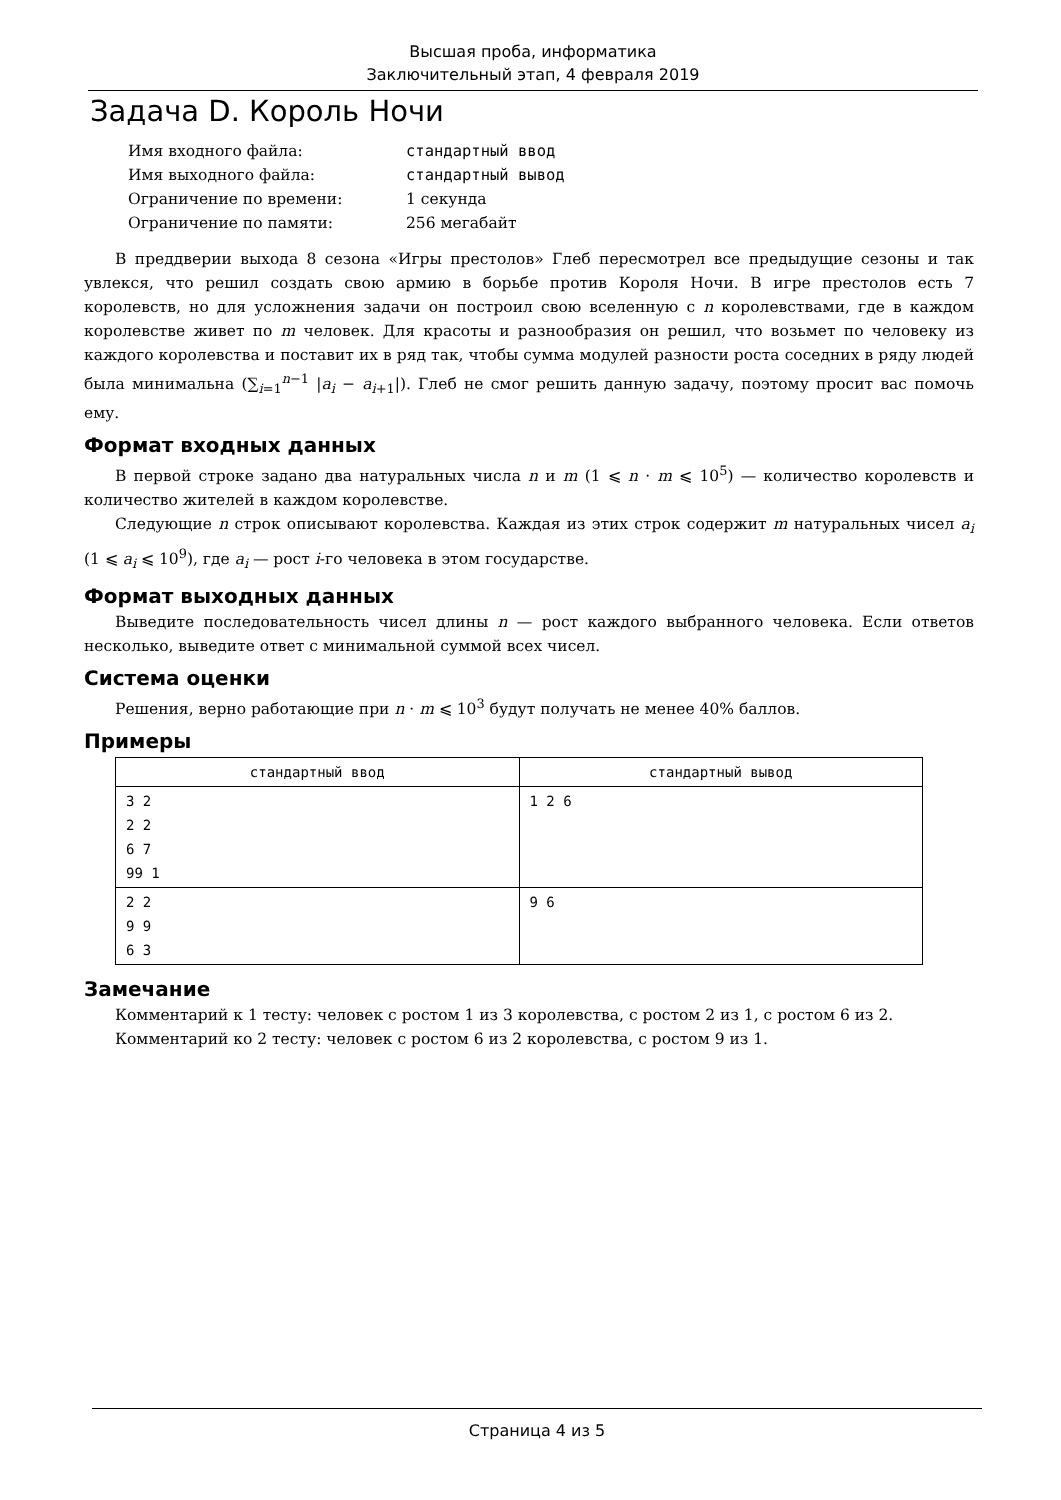Высшая проба, информатика
Заключительный этап, 4 февраля 2019
Задача D. Король Ночи
| Имя входного файла: | стандартный ввод |
| Имя выходного файла: | стандартный вывод |
| Ограничение по времени: | 1 секунда |
| Ограничение по памяти: | 256 мегабайт |
В преддверии выхода 8 сезона «Игры престолов» Глеб пересмотрел все предыдущие сезоны и так увлекся, что решил создать свою армию в борьбе против Короля Ночи. В игре престолов есть 7 королевств, но для усложнения задачи он построил свою вселенную с n королевствами, где в каждом королевстве живет по m человек. Для красоты и разнообразия он решил, что возьмет по человеку из каждого королевства и поставит их в ряд так, чтобы сумма модулей разности роста соседних в ряду людей была минимальна (∑<sub>i=1</sub><sup>n−1</sup> |a<sub>i</sub> − a<sub>i+1</sub>|). Глеб не смог решить данную задачу, поэтому просит вас помочь ему.
Формат входных данных
В первой строке задано два натуральных числа n и m (1 ⩽ n · m ⩽ 10<sup>5</sup>) — количество королевств и количество жителей в каждом королевстве.
Следующие n строк описывают королевства. Каждая из этих строк содержит m натуральных чисел a<sub>i</sub> (1 ⩽ a<sub>i</sub> ⩽ 10<sup>9</sup>), где a<sub>i</sub> — рост i-го человека в этом государстве.
Формат выходных данных
Выведите последовательность чисел длины n — рост каждого выбранного человека. Если ответов несколько, выведите ответ с минимальной суммой всех чисел.
Система оценки
Решения, верно работающие при n · m ⩽ 10<sup>3</sup> будут получать не менее 40% баллов.
Примеры
| стандартный ввод | стандартный вывод |
| --- | --- |
| 3 2 2 2 6 7 99 1 | 1 2 6 |
| 2 2 9 9 6 3 | 9 6 |
Замечание
Комментарий к 1 тесту: человек с ростом 1 из 3 королевства, с ростом 2 из 1, с ростом 6 из 2.
Комментарий ко 2 тесту: человек с ростом 6 из 2 королевства, с ростом 9 из 1.
Страница 4 из 5